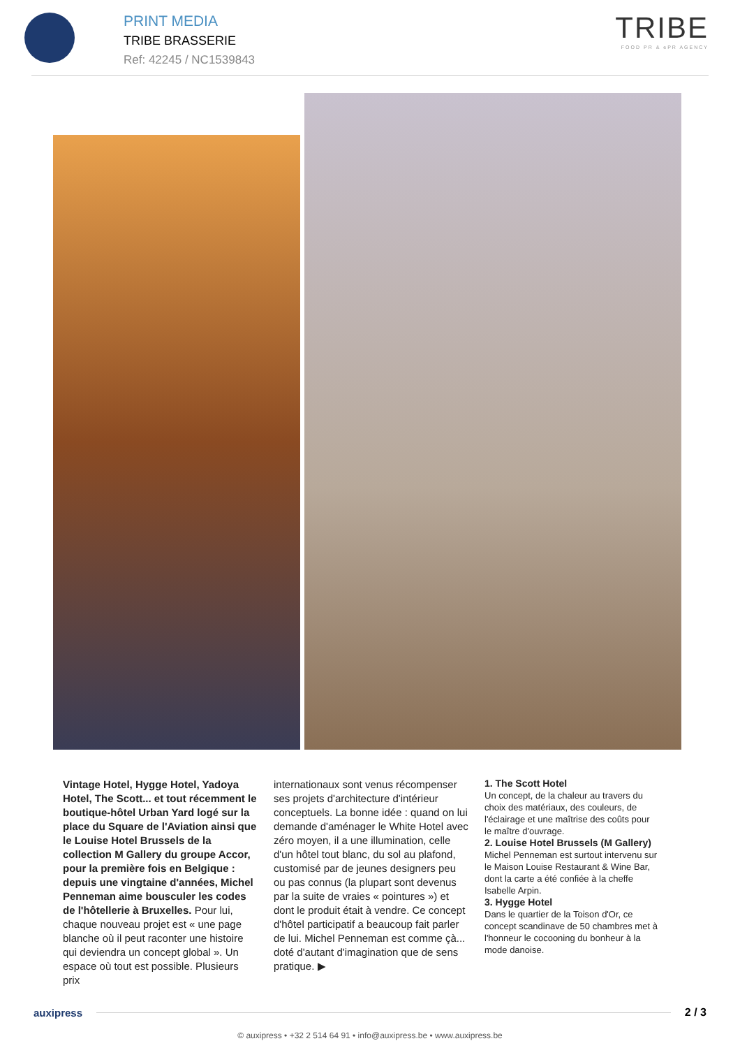PRINT MEDIA
TRIBE BRASSERIE
Ref: 42245 / NC1539843
TRIBE
FOOD PR & ePR AGENCY
Vintage Hotel, Hygge Hotel, Yadoya Hotel, The Scott... et tout récemment le boutique-hôtel Urban Yard logé sur la place du Square de l'Aviation ainsi que le Louise Hotel Brussels de la collection M Gallery du groupe Accor, pour la première fois en Belgique : depuis une vingtaine d'années, Michel Penneman aime bousculer les codes de l'hôtellerie à Bruxelles. Pour lui, chaque nouveau projet est « une page blanche où il peut raconter une histoire qui deviendra un concept global ». Un espace où tout est possible. Plusieurs prix
internationaux sont venus récompenser ses projets d'architecture d'intérieur conceptuels. La bonne idée : quand on lui demande d'aménager le White Hotel avec zéro moyen, il a une illumination, celle d'un hôtel tout blanc, du sol au plafond, customisé par de jeunes designers peu ou pas connus (la plupart sont devenus par la suite de vraies « pointures ») et dont le produit était à vendre. Ce concept d'hôtel participatif a beaucoup fait parler de lui. Michel Penneman est comme çà... doté d'autant d'imagination que de sens pratique. ▶
1. The Scott Hotel
Un concept, de la chaleur au travers du choix des matériaux, des couleurs, de l'éclairage et une maîtrise des coûts pour le maître d'ouvrage.
2. Louise Hotel Brussels (M Gallery)
Michel Penneman est surtout intervenu sur le Maison Louise Restaurant & Wine Bar, dont la carte a été confiée à la cheffe Isabelle Arpin.
3. Hygge Hotel
Dans le quartier de la Toison d'Or, ce concept scandinave de 50 chambres met à l'honneur le cocooning du bonheur à la mode danoise.
auxipress 2 / 3
© auxipress • +32 2 514 64 91 • info@auxipress.be • www.auxipress.be